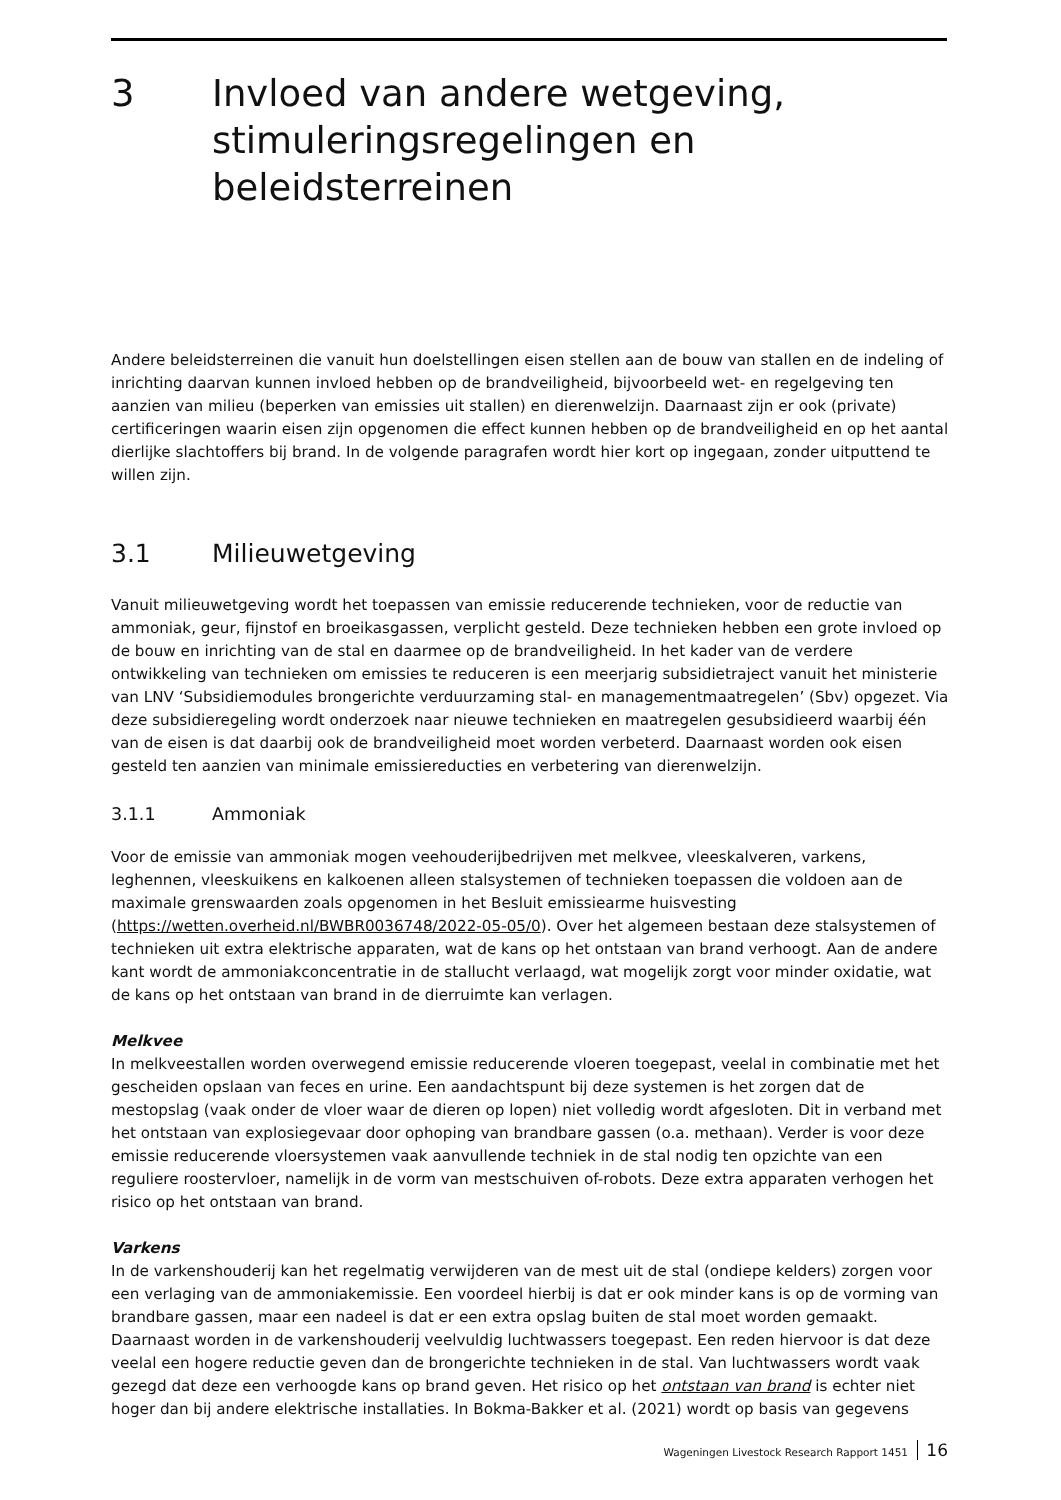3 Invloed van andere wetgeving, stimuleringsregelingen en beleidsterreinen
Andere beleidsterreinen die vanuit hun doelstellingen eisen stellen aan de bouw van stallen en de indeling of inrichting daarvan kunnen invloed hebben op de brandveiligheid, bijvoorbeeld wet- en regelgeving ten aanzien van milieu (beperken van emissies uit stallen) en dierenwelzijn. Daarnaast zijn er ook (private) certificeringen waarin eisen zijn opgenomen die effect kunnen hebben op de brandveiligheid en op het aantal dierlijke slachtoffers bij brand. In de volgende paragrafen wordt hier kort op ingegaan, zonder uitputtend te willen zijn.
3.1 Milieuwetgeving
Vanuit milieuwetgeving wordt het toepassen van emissie reducerende technieken, voor de reductie van ammoniak, geur, fijnstof en broeikasgassen, verplicht gesteld. Deze technieken hebben een grote invloed op de bouw en inrichting van de stal en daarmee op de brandveiligheid. In het kader van de verdere ontwikkeling van technieken om emissies te reduceren is een meerjarig subsidietraject vanuit het ministerie van LNV ‘Subsidiemodules brongerichte verduurzaming stal- en managementmaatregelen’ (Sbv) opgezet. Via deze subsidieregeling wordt onderzoek naar nieuwe technieken en maatregelen gesubsidieerd waarbij één van de eisen is dat daarbij ook de brandveiligheid moet worden verbeterd. Daarnaast worden ook eisen gesteld ten aanzien van minimale emissiereducties en verbetering van dierenwelzijn.
3.1.1 Ammoniak
Voor de emissie van ammoniak mogen veehouderijbedrijven met melkvee, vleeskalveren, varkens, leghennen, vleeskuikens en kalkoenen alleen stalsystemen of technieken toepassen die voldoen aan de maximale grenswaarden zoals opgenomen in het Besluit emissiearme huisvesting (https://wetten.overheid.nl/BWBR0036748/2022-05-05/0). Over het algemeen bestaan deze stalsystemen of technieken uit extra elektrische apparaten, wat de kans op het ontstaan van brand verhoogt. Aan de andere kant wordt de ammoniakconcentratie in de stallucht verlaagd, wat mogelijk zorgt voor minder oxidatie, wat de kans op het ontstaan van brand in de dierruimte kan verlagen.
Melkvee
In melkveestallen worden overwegend emissie reducerende vloeren toegepast, veelal in combinatie met het gescheiden opslaan van feces en urine. Een aandachtspunt bij deze systemen is het zorgen dat de mestopslag (vaak onder de vloer waar de dieren op lopen) niet volledig wordt afgesloten. Dit in verband met het ontstaan van explosiegevaar door ophoping van brandbare gassen (o.a. methaan). Verder is voor deze emissie reducerende vloersystemen vaak aanvullende techniek in de stal nodig ten opzichte van een reguliere roostervloer, namelijk in de vorm van mestschuiven of-robots. Deze extra apparaten verhogen het risico op het ontstaan van brand.
Varkens
In de varkenshouderij kan het regelmatig verwijderen van de mest uit de stal (ondiepe kelders) zorgen voor een verlaging van de ammoniakemissie. Een voordeel hierbij is dat er ook minder kans is op de vorming van brandbare gassen, maar een nadeel is dat er een extra opslag buiten de stal moet worden gemaakt. Daarnaast worden in de varkenshouderij veelvuldig luchtwassers toegepast. Een reden hiervoor is dat deze veelal een hogere reductie geven dan de brongerichte technieken in de stal. Van luchtwassers wordt vaak gezegd dat deze een verhoogde kans op brand geven. Het risico op het ontstaan van brand is echter niet hoger dan bij andere elektrische installaties. In Bokma-Bakker et al. (2021) wordt op basis van gegevens
Wageningen Livestock Research Rapport 1451 16